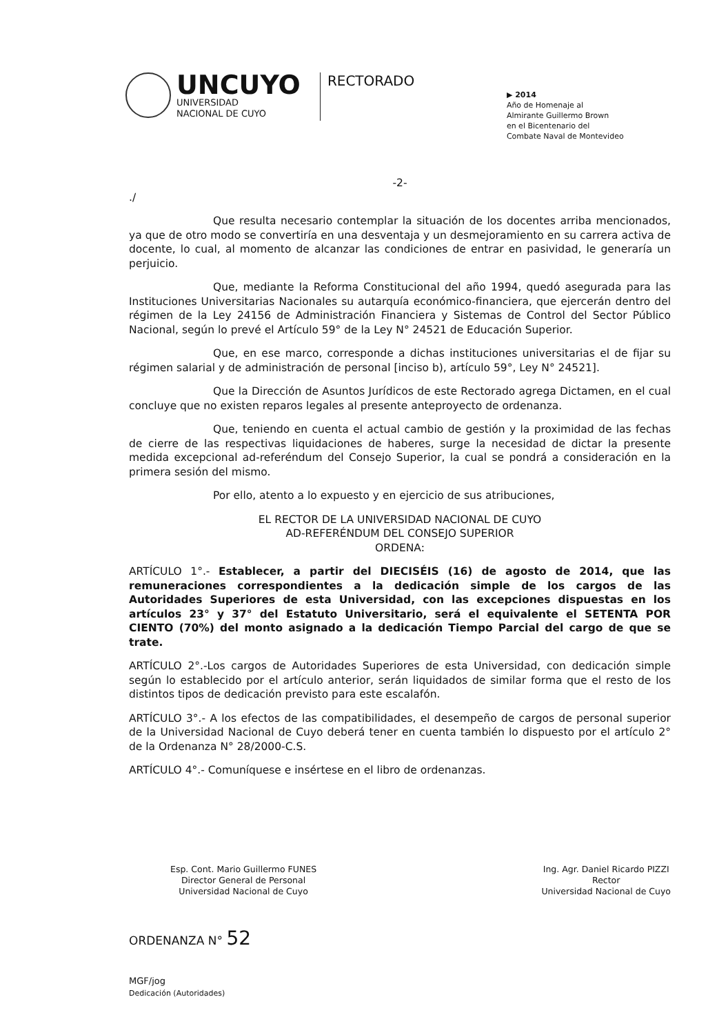UNCUYO
UNIVERSIDAD
NACIONAL DE CUYO
RECTORADO
▶ 2014
Año de Homenaje al
Almirante Guillermo Brown
en el Bicentenario del
Combate Naval de Montevideo
-2-
./
Que resulta necesario contemplar la situación de los docentes arriba mencionados, ya que de otro modo se convertiría en una desventaja y un desmejoramiento en su carrera activa de docente, lo cual, al momento de alcanzar las condiciones de entrar en pasividad, le generaría un perjuicio.
Que, mediante la Reforma Constitucional del año 1994, quedó asegurada para las Instituciones Universitarias Nacionales su autarquía económico-financiera, que ejercerán dentro del régimen de la Ley 24156 de Administración Financiera y Sistemas de Control del Sector Público Nacional, según lo prevé el Artículo 59° de la Ley N° 24521 de Educación Superior.
Que, en ese marco, corresponde a dichas instituciones universitarias el de fijar su régimen salarial y de administración de personal [inciso b), artículo 59°, Ley N° 24521].
Que la Dirección de Asuntos Jurídicos de este Rectorado agrega Dictamen, en el cual concluye que no existen reparos legales al presente anteproyecto de ordenanza.
Que, teniendo en cuenta el actual cambio de gestión y la proximidad de las fechas de cierre de las respectivas liquidaciones de haberes, surge la necesidad de dictar la presente medida excepcional ad-referéndum del Consejo Superior, la cual se pondrá a consideración en la primera sesión del mismo.
Por ello, atento a lo expuesto y en ejercicio de sus atribuciones,
EL RECTOR DE LA UNIVERSIDAD NACIONAL DE CUYO
AD-REFERÉNDUM DEL CONSEJO SUPERIOR
ORDENA:
ARTÍCULO 1°.- Establecer, a partir del DIECISÉIS (16) de agosto de 2014, que las remuneraciones correspondientes a la dedicación simple de los cargos de las Autoridades Superiores de esta Universidad, con las excepciones dispuestas en los artículos 23° y 37° del Estatuto Universitario, será el equivalente el SETENTA POR CIENTO (70%) del monto asignado a la dedicación Tiempo Parcial del cargo de que se trate.
ARTÍCULO 2°.-Los cargos de Autoridades Superiores de esta Universidad, con dedicación simple según lo establecido por el artículo anterior, serán liquidados de similar forma que el resto de los distintos tipos de dedicación previsto para este escalafón.
ARTÍCULO 3°.- A los efectos de las compatibilidades, el desempeño de cargos de personal superior de la Universidad Nacional de Cuyo deberá tener en cuenta también lo dispuesto por el artículo 2° de la Ordenanza N° 28/2000-C.S.
ARTÍCULO 4°.- Comuníquese e insértese en el libro de ordenanzas.
Esp. Cont. Mario Guillermo FUNES
Director General de Personal
Universidad Nacional de Cuyo
Ing. Agr. Daniel Ricardo PIZZI
Rector
Universidad Nacional de Cuyo
ORDENANZA N° 52
MGF/jog
Dedicación (Autoridades)